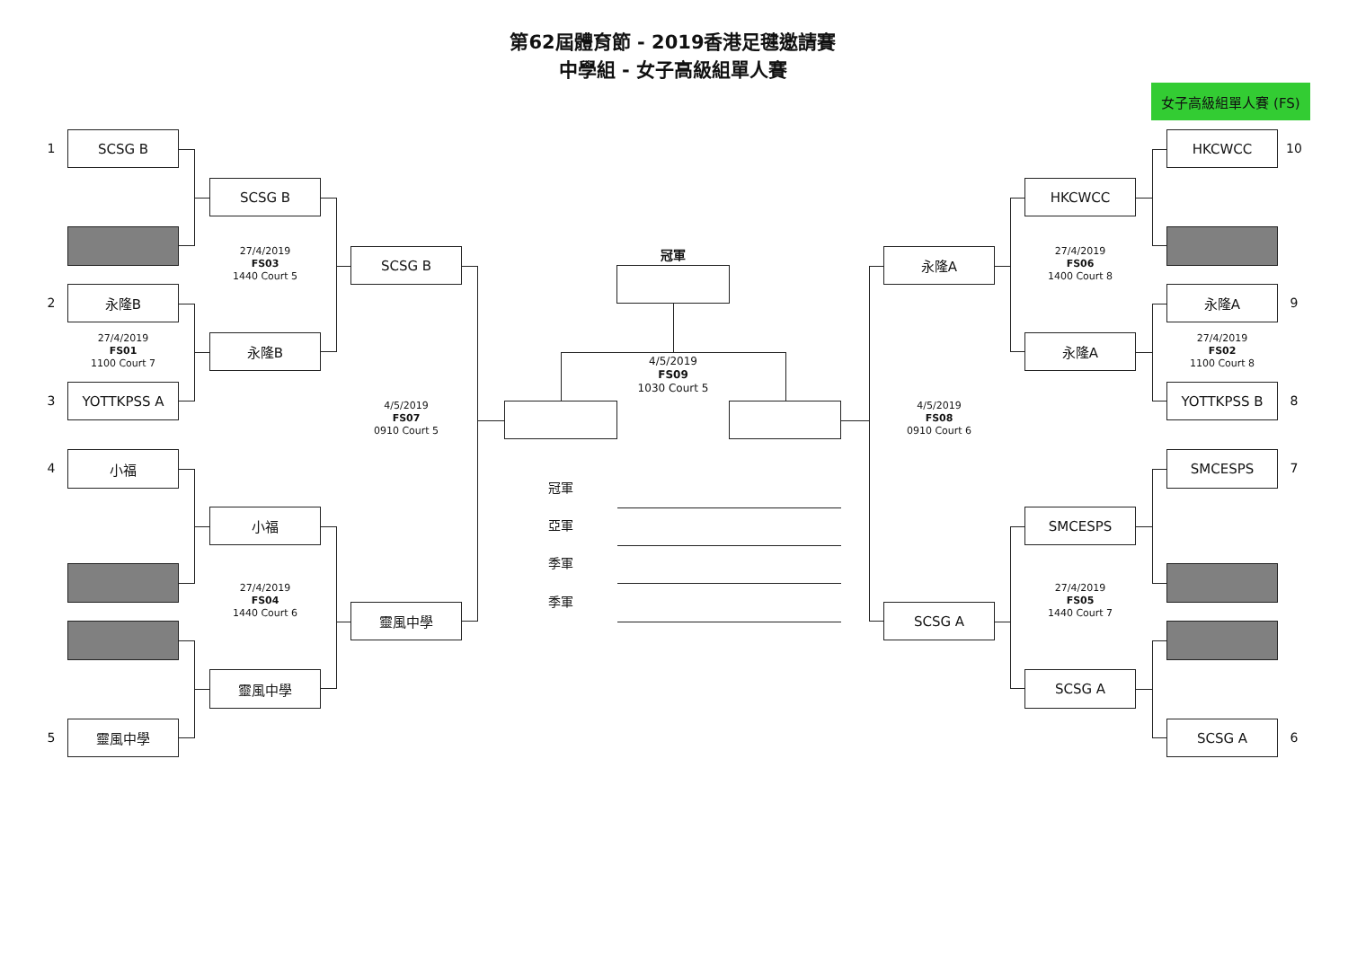第62屆體育節 - 2019香港足毽邀請賽
中學組 - 女子高級組單人賽
女子高級組單人賽 (FS)
1
SCSG B
2
永隆B
27/4/2019
FS01
1100 Court 7
3
YOTTKPSS A
4
小福
5
靈風中學
SCSG B
27/4/2019
FS03
1440 Court 5
永隆B
小福
27/4/2019
FS04
1440 Court 6
靈風中學
SCSG B
4/5/2019
FS07
0910 Court 5
靈風中學
冠軍
4/5/2019
FS09
1030 Court 5
冠軍
亞軍
季軍
季軍
永隆A
4/5/2019
FS08
0910 Court 6
SCSG A
HKCWCC
27/4/2019
FS06
1400 Court 8
永隆A
SMCESPS
27/4/2019
FS05
1440 Court 7
SCSG A
HKCWCC
10
永隆A
9
27/4/2019
FS02
1100 Court 8
YOTTKPSS B
8
SMCESPS
7
SCSG A
6